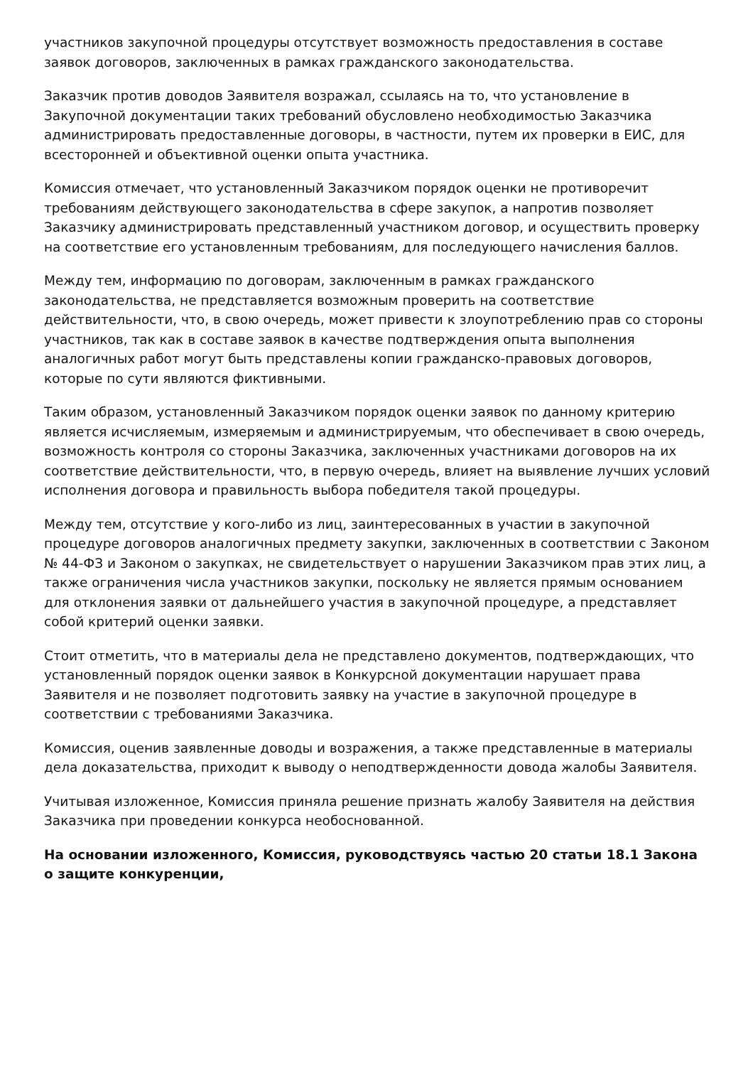участников закупочной процедуры отсутствует возможность предоставления в составе заявок договоров, заключенных в рамках гражданского законодательства.
Заказчик против доводов Заявителя возражал, ссылаясь на то, что установление в Закупочной документации таких требований обусловлено необходимостью Заказчика администрировать предоставленные договоры, в частности, путем их проверки в ЕИС, для всесторонней и объективной оценки опыта участника.
Комиссия отмечает, что установленный Заказчиком порядок оценки не противоречит требованиям действующего законодательства в сфере закупок, а напротив позволяет Заказчику администрировать представленный участником договор, и осуществить проверку на соответствие его установленным требованиям, для последующего начисления баллов.
Между тем, информацию по договорам, заключенным в рамках гражданского законодательства, не представляется возможным проверить на соответствие действительности, что, в свою очередь, может привести к злоупотреблению прав со стороны участников, так как в составе заявок в качестве подтверждения опыта выполнения аналогичных работ могут быть представлены копии гражданско-правовых договоров, которые по сути являются фиктивными.
Таким образом, установленный Заказчиком порядок оценки заявок по данному критерию является исчисляемым, измеряемым и администрируемым, что обеспечивает в свою очередь, возможность контроля со стороны Заказчика, заключенных участниками договоров на их соответствие действительности, что, в первую очередь, влияет на выявление лучших условий исполнения договора и правильность выбора победителя такой процедуры.
Между тем, отсутствие у кого-либо из лиц, заинтересованных в участии в закупочной процедуре договоров аналогичных предмету закупки, заключенных в соответствии с Законом № 44-ФЗ и Законом о закупках, не свидетельствует о нарушении Заказчиком прав этих лиц, а также ограничения числа участников закупки, поскольку не является прямым основанием для отклонения заявки от дальнейшего участия в закупочной процедуре, а представляет собой критерий оценки заявки.
Стоит отметить, что в материалы дела не представлено документов, подтверждающих, что установленный порядок оценки заявок в Конкурсной документации нарушает права Заявителя и не позволяет подготовить заявку на участие в закупочной процедуре в соответствии с требованиями Заказчика.
Комиссия, оценив заявленные доводы и возражения, а также представленные в материалы дела доказательства, приходит к выводу о неподтвержденности довода жалобы Заявителя.
Учитывая изложенное, Комиссия приняла решение признать жалобу Заявителя на действия Заказчика при проведении конкурса необоснованной.
На основании изложенного, Комиссия, руководствуясь частью 20 статьи 18.1 Закона о защите конкуренции,